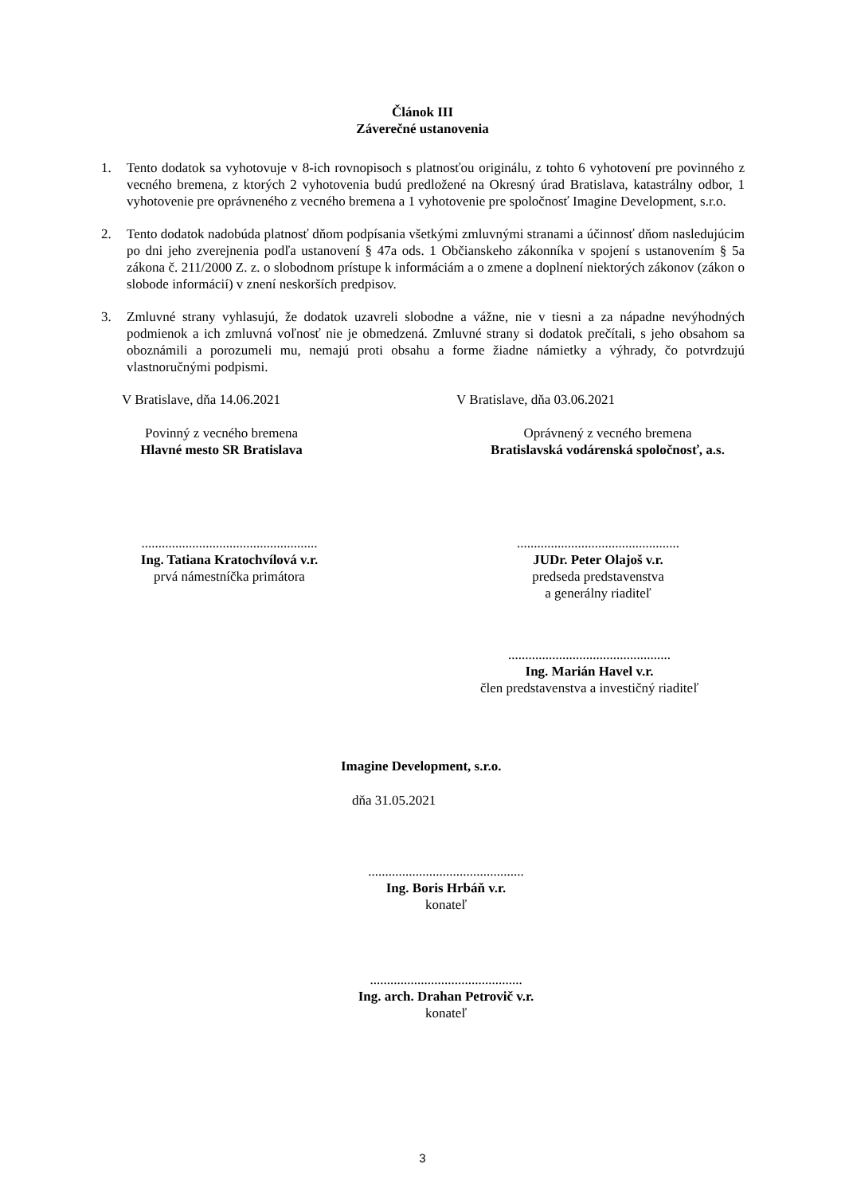Článok III
Záverečné ustanovenia
1. Tento dodatok sa vyhotovuje v 8-ich rovnopisoch s platnosťou originálu, z tohto 6 vyhotovení pre povinného z vecného bremena, z ktorých 2 vyhotovenia budú predložené na Okresný úrad Bratislava, katastrálny odbor, 1 vyhotovenie pre oprávneného z vecného bremena a 1 vyhotovenie pre spoločnosť Imagine Development, s.r.o.
2. Tento dodatok nadobúda platnosť dňom podpísania všetkými zmluvnými stranami a účinnosť dňom nasledujúcim po dni jeho zverejnenia podľa ustanovení § 47a ods. 1 Občianskeho zákonníka v spojení s ustanovením § 5a zákona č. 211/2000 Z. z. o slobodnom prístupe k informáciám a o zmene a doplnení niektorých zákonov (zákon o slobode informácií) v znení neskorších predpisov.
3. Zmluvné strany vyhlasujú, že dodatok uzavreli slobodne a vážne, nie v tiesni a za nápadne nevýhodných podmienok a ich zmluvná voľnosť nie je obmedzená. Zmluvné strany si dodatok prečítali, s jeho obsahom sa oboznámili a porozumeli mu, nemajú proti obsahu a forme žiadne námietky a výhrady, čo potvrdzujú vlastnoručnými podpismi.
V Bratislave, dňa 14.06.2021 V Bratislave, dňa 03.06.2021
Povinný z vecného bremena
Hlavné mesto SR Bratislava
Oprávnený z vecného bremena
Bratislavská vodárenská spoločnosť, a.s.
....................................................
Ing. Tatiana Kratochvílová v.r.
prvá námestníčka primátora
................................................
JUDr. Peter Olajoš v.r.
predseda predstavenstva
a generálny riaditeľ
................................................
Ing. Marián Havel v.r.
člen predstavenstva a investičný riaditeľ
Imagine Development, s.r.o.
dňa 31.05.2021
..............................................
Ing. Boris Hrbáň v.r.
konateľ
.............................................
Ing. arch. Drahan Petrovič v.r.
konateľ
3